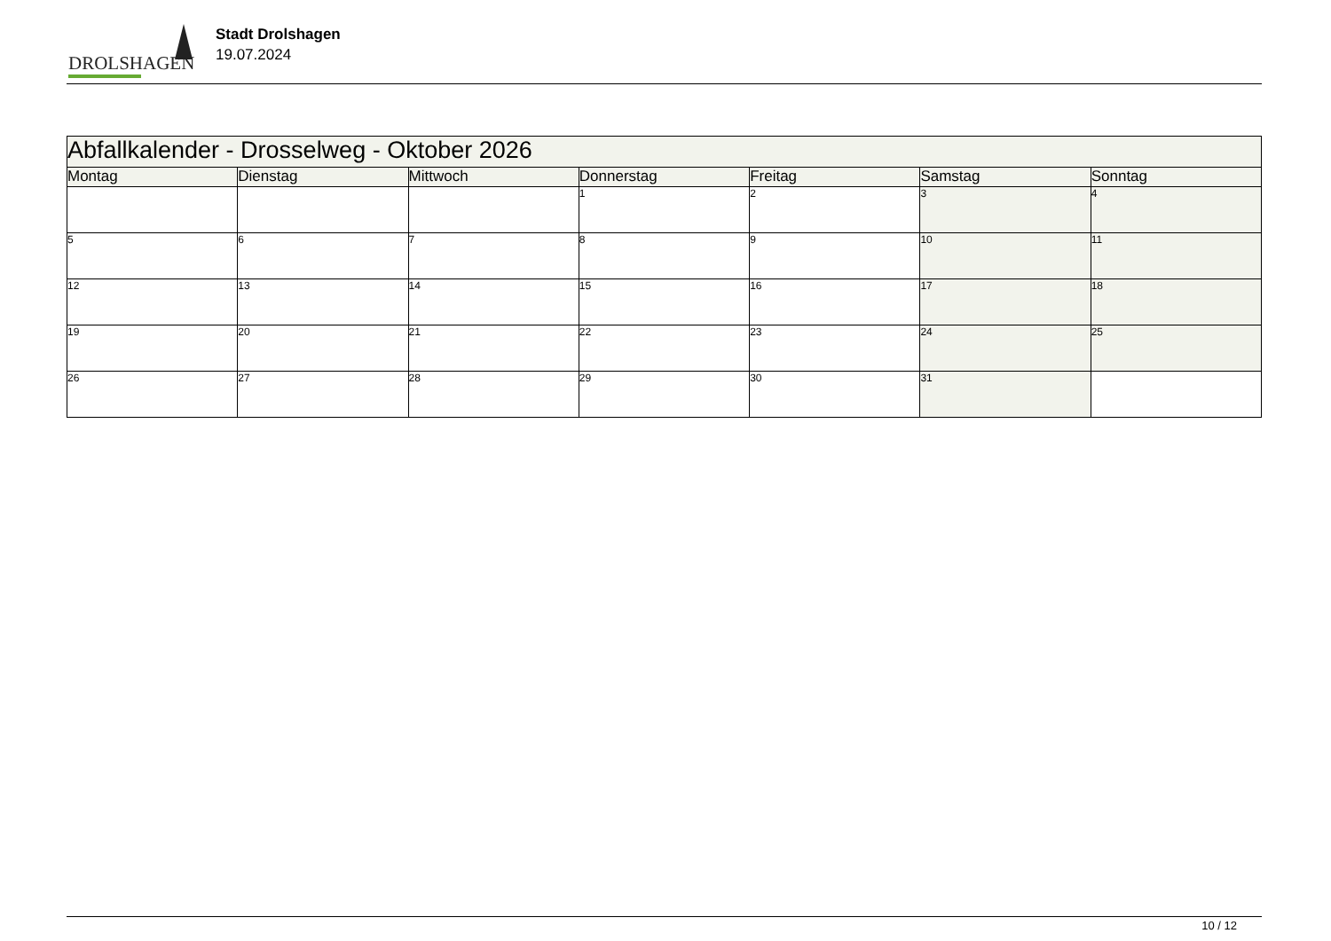DROLSHAGEN
Stadt Drolshagen
19.07.2024
| Abfallkalender - Drosselweg - Oktober 2026 | | | | | | |
| --- | --- | --- | --- | --- | --- | --- |
| Montag | Dienstag | Mittwoch | Donnerstag | Freitag | Samstag | Sonntag |
| | | | 1 | 2 | 3 | 4 |
| 5 | 6 | 7 | 8 | 9 | 10 | 11 |
| 12 | 13 | 14 | 15 | 16 | 17 | 18 |
| 19 | 20 | 21 | 22 | 23 | 24 | 25 |
| 26 | 27 | 28 | 29 | 30 | 31 | |
10 / 12